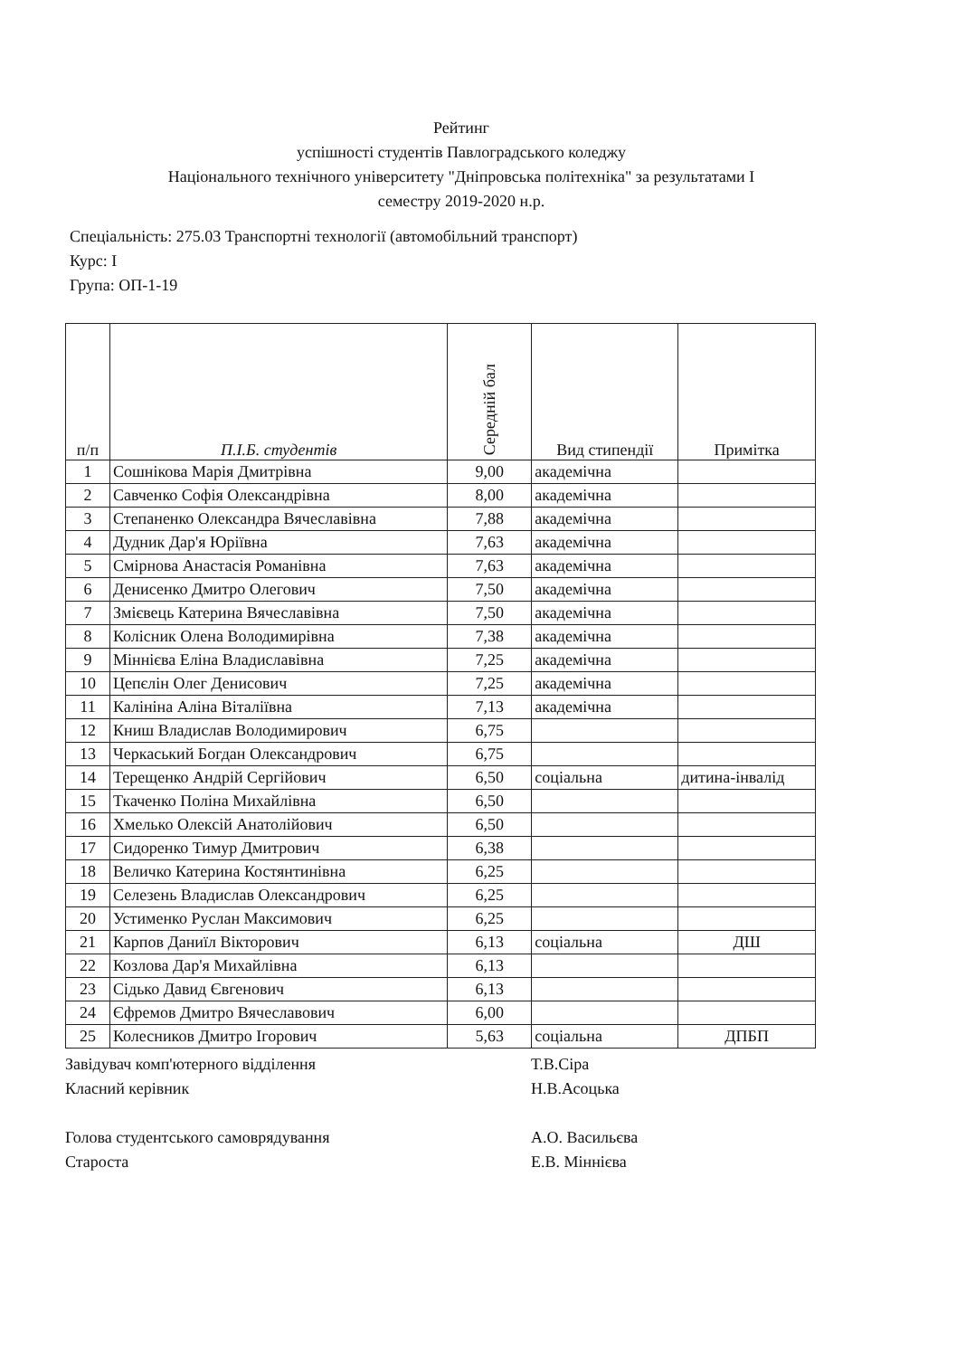Рейтинг
успішності студентів Павлоградського коледжу
Національного технічного університету "Дніпровська політехніка" за результатами І
семестру 2019-2020 н.р.
Спеціальність: 275.03 Транспортні технології (автомобільний транспорт)
Курс: І
Група: ОП-1-19
| п/п | П.І.Б. студентів | Середній бал | Вид стипендії | Примітка |
| --- | --- | --- | --- | --- |
| 1 | Сошнікова Марія Дмитрівна | 9,00 | академічна | |
| 2 | Савченко Софія Олександрівна | 8,00 | академічна | |
| 3 | Степаненко Олександра Вячеславівна | 7,88 | академічна | |
| 4 | Дудник Дар'я Юріївна | 7,63 | академічна | |
| 5 | Смірнова Анастасія Романівна | 7,63 | академічна | |
| 6 | Денисенко Дмитро Олегович | 7,50 | академічна | |
| 7 | Змієвець Катерина Вячеславівна | 7,50 | академічна | |
| 8 | Колісник Олена Володимирівна | 7,38 | академічна | |
| 9 | Міннієва Еліна Владиславівна | 7,25 | академічна | |
| 10 | Цепєлін Олег Денисович | 7,25 | академічна | |
| 11 | Калініна Аліна Віталіївна | 7,13 | академічна | |
| 12 | Книш Владислав Володимирович | 6,75 | | |
| 13 | Черкаський Богдан Олександрович | 6,75 | | |
| 14 | Терещенко Андрій Сергійович | 6,50 | соціальна | дитина-інвалід |
| 15 | Ткаченко Поліна Михайлівна | 6,50 | | |
| 16 | Хмелько Олексій Анатолійович | 6,50 | | |
| 17 | Сидоренко Тимур Дмитрович | 6,38 | | |
| 18 | Величко Катерина Костянтинівна | 6,25 | | |
| 19 | Селезень Владислав Олександрович | 6,25 | | |
| 20 | Устименко Руслан Максимович | 6,25 | | |
| 21 | Карпов Даниїл Вікторович | 6,13 | соціальна | ДШ |
| 22 | Козлова Дар'я Михайлівна | 6,13 | | |
| 23 | Сідько Давид Євгенович | 6,13 | | |
| 24 | Єфремов Дмитро Вячеславович | 6,00 | | |
| 25 | Колесников Дмитро Ігорович | 5,63 | соціальна | ДПБП |
Завідувач комп'ютерного відділення Т.В.Сіра
Класний керівник Н.В.Асоцька
Голова студентського самоврядування А.О. Васильєва
Староста Е.В. Міннієва